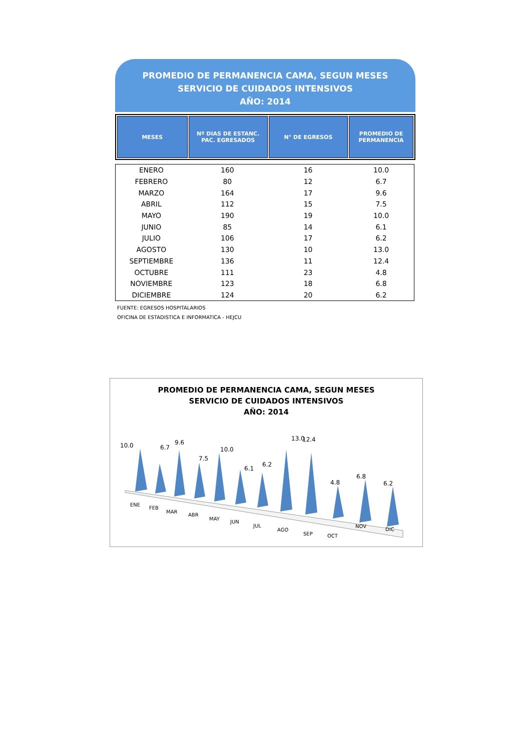PROMEDIO DE PERMANENCIA CAMA, SEGUN MESES
SERVICIO DE CUIDADOS INTENSIVOS
AÑO: 2014
| MESES | Nº DIAS DE ESTANC. PAC. EGRESADOS | N° DE EGRESOS | PROMEDIO DE PERMANENCIA |
| --- | --- | --- | --- |
| ENERO | 160 | 16 | 10.0 |
| FEBRERO | 80 | 12 | 6.7 |
| MARZO | 164 | 17 | 9.6 |
| ABRIL | 112 | 15 | 7.5 |
| MAYO | 190 | 19 | 10.0 |
| JUNIO | 85 | 14 | 6.1 |
| JULIO | 106 | 17 | 6.2 |
| AGOSTO | 130 | 10 | 13.0 |
| SEPTIEMBRE | 136 | 11 | 12.4 |
| OCTUBRE | 111 | 23 | 4.8 |
| NOVIEMBRE | 123 | 18 | 6.8 |
| DICIEMBRE | 124 | 20 | 6.2 |
FUENTE: EGRESOS HOSPITALARIOS
OFICINA DE ESTADISTICA E INFORMATICA - HEJCU
PROMEDIO DE PERMANENCIA CAMA, SEGUN MESES
SERVICIO DE CUIDADOS INTENSIVOS
AÑO: 2014
10.0
6.7
9.6
7.5
10.0
6.1
6.2
13.0
12.4
4.8
6.8
6.2
ENE
FEB
MAR
ABR
MAY
JUN
JUL
AGO
SEP
OCT
NOV
DIC